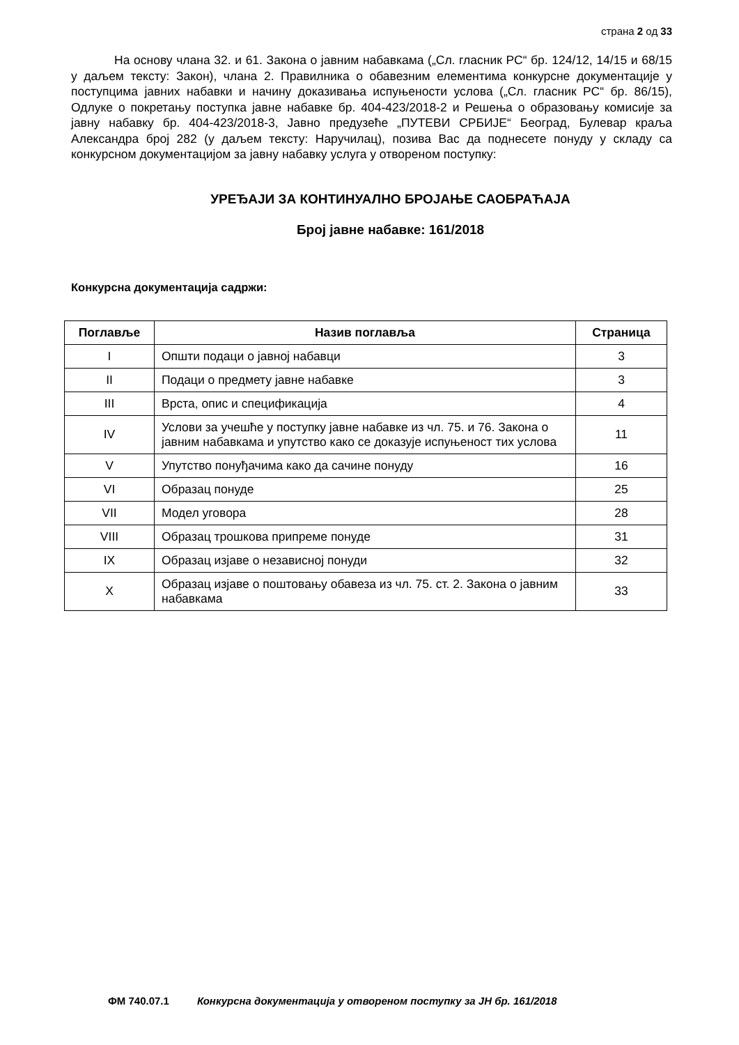страна 2 од 33
На основу члана 32. и 61. Закона о јавним набавкама („Сл. гласник РС“ бр. 124/12, 14/15 и 68/15 у даљем тексту: Закон), члана 2. Правилника о обавезним елементима конкурсне документације у поступцима јавних набавки и начину доказивања испуњености услова („Сл. гласник РС“ бр. 86/15), Одлуке о покретању поступка јавне набавке бр. 404-423/2018-2 и Решења о образовању комисије за јавну набавку бр. 404-423/2018-3, Јавно предузеће „ПУТЕВИ СРБИЈЕ“ Београд, Булевар краља Александра број 282 (у даљем тексту: Наручилац), позива Вас да поднесете понуду у складу са конкурсном документацијом за јавну набавку услуга у отвореном поступку:
УРЕЂАЈИ ЗА КОНТИНУАЛНО БРОЈАЊЕ САОБРАЋАЈА
Број јавне набавке: 161/2018
Конкурсна документација садржи:
| Поглавље | Назив поглавља | Страница |
| --- | --- | --- |
| I | Општи подаци о јавној набавци | 3 |
| II | Подаци о предмету јавне набавке | 3 |
| III | Врста, опис и спецификација | 4 |
| IV | Услови за учешће у поступку јавне набавке из чл. 75. и 76. Закона о јавним набавкама и упутство како се доказује испуњеност тих услова | 11 |
| V | Упутство понуђачима како да сачине понуду | 16 |
| VI | Образац понуде | 25 |
| VII | Модел уговора | 28 |
| VIII | Образац трошкова припреме понуде | 31 |
| IX | Образац изјаве о независној понуди | 32 |
| X | Образац изјаве о поштовању обавеза из чл. 75. ст. 2. Закона о јавним набавкама | 33 |
ФМ 740.07.1 Конкурсна документација у отвореном поступку за ЈН бр. 161/2018